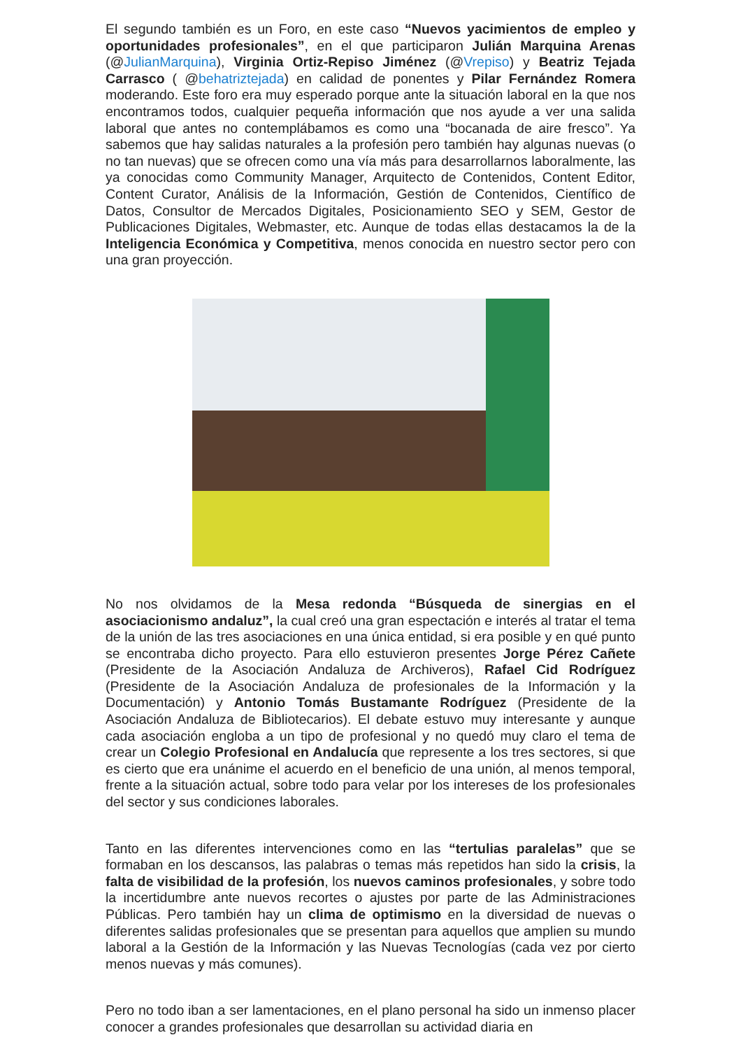El segundo también es un Foro, en este caso “Nuevos yacimientos de empleo y oportunidades profesionales”, en el que participaron Julián Marquina Arenas (@JulianMarquina), Virginia Ortiz-Repiso Jiménez (@Vrepiso) y Beatriz Tejada Carrasco ( @behatriztejada) en calidad de ponentes y Pilar Fernández Romera moderando. Este foro era muy esperado porque ante la situación laboral en la que nos encontramos todos, cualquier pequeña información que nos ayude a ver una salida laboral que antes no contemplábamos es como una “bocanada de aire fresco”. Ya sabemos que hay salidas naturales a la profesión pero también hay algunas nuevas (o no tan nuevas) que se ofrecen como una vía más para desarrollarnos laboralmente, las ya conocidas como Community Manager, Arquitecto de Contenidos, Content Editor, Content Curator, Análisis de la Información, Gestión de Contenidos, Científico de Datos, Consultor de Mercados Digitales, Posicionamiento SEO y SEM, Gestor de Publicaciones Digitales, Webmaster, etc. Aunque de todas ellas destacamos la de la Inteligencia Económica y Competitiva, menos conocida en nuestro sector pero con una gran proyección.
No nos olvidamos de la Mesa redonda “Búsqueda de sinergias en el asociacionismo andaluz”, la cual creó una gran espectación e interés al tratar el tema de la unión de las tres asociaciones en una única entidad, si era posible y en qué punto se encontraba dicho proyecto. Para ello estuvieron presentes Jorge Pérez Cañete (Presidente de la Asociación Andaluza de Archiveros), Rafael Cid Rodríguez (Presidente de la Asociación Andaluza de profesionales de la Información y la Documentación) y Antonio Tomás Bustamante Rodríguez (Presidente de la Asociación Andaluza de Bibliotecarios). El debate estuvo muy interesante y aunque cada asociación engloba a un tipo de profesional y no quedó muy claro el tema de crear un Colegio Profesional en Andalucía que represente a los tres sectores, si que es cierto que era unánime el acuerdo en el beneficio de una unión, al menos temporal, frente a la situación actual, sobre todo para velar por los intereses de los profesionales del sector y sus condiciones laborales.
Tanto en las diferentes intervenciones como en las “tertulias paralelas” que se formaban en los descansos, las palabras o temas más repetidos han sido la crisis, la falta de visibilidad de la profesión, los nuevos caminos profesionales, y sobre todo la incertidumbre ante nuevos recortes o ajustes por parte de las Administraciones Públicas. Pero también hay un clima de optimismo en la diversidad de nuevas o diferentes salidas profesionales que se presentan para aquellos que amplien su mundo laboral a la Gestión de la Información y las Nuevas Tecnologías (cada vez por cierto menos nuevas y más comunes).
Pero no todo iban a ser lamentaciones, en el plano personal ha sido un inmenso placer conocer a grandes profesionales que desarrollan su actividad diaria en